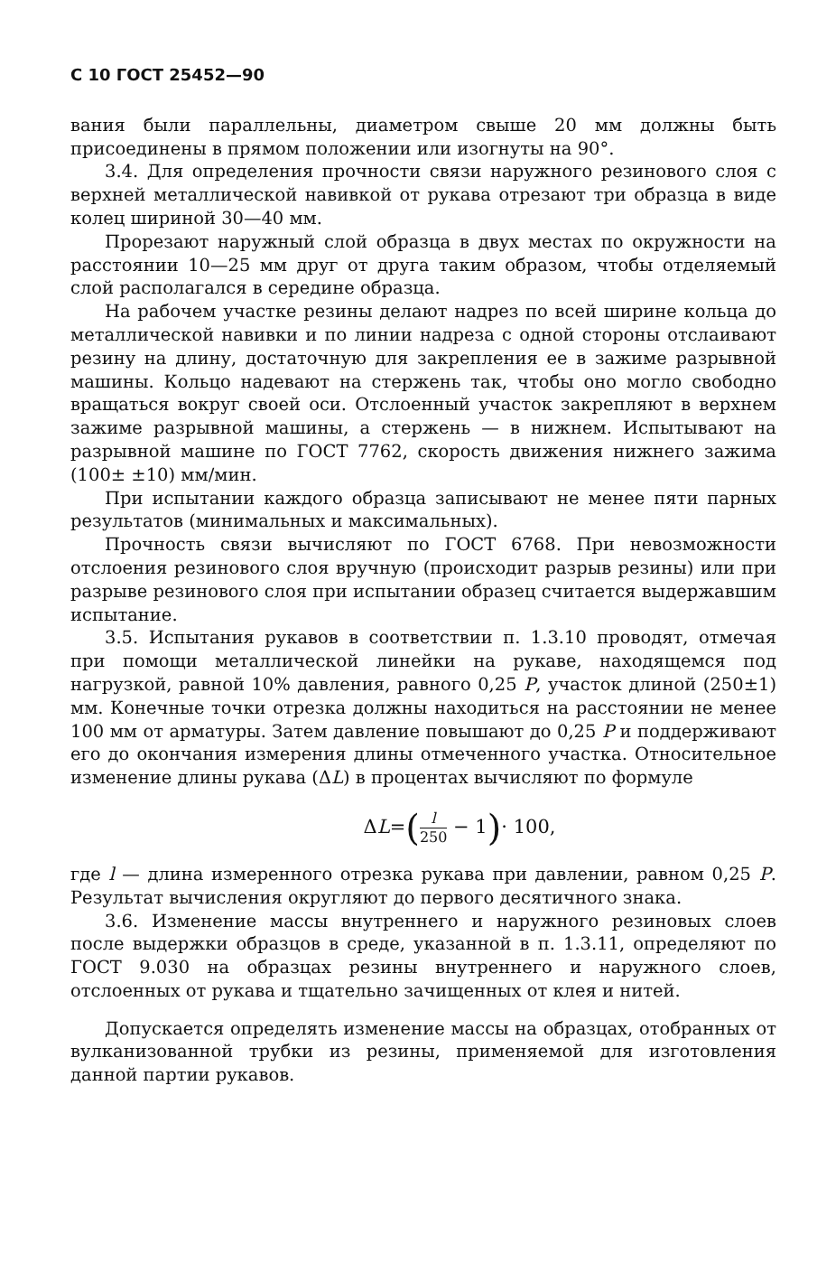С 10 ГОСТ 25452—90
вания были параллельны, диаметром свыше 20 мм должны быть присоединены в прямом положении или изогнуты на 90°.
3.4. Для определения прочности связи наружного резинового слоя с верхней металлической навивкой от рукава отрезают три образца в виде колец шириной 30—40 мм.
Прорезают наружный слой образца в двух местах по окружности на расстоянии 10—25 мм друг от друга таким образом, чтобы отделяемый слой располагался в середине образца.
На рабочем участке резины делают надрез по всей ширине кольца до металлической навивки и по линии надреза с одной стороны отслаивают резину на длину, достаточную для закрепления ее в зажиме разрывной машины. Кольцо надевают на стержень так, чтобы оно могло свободно вращаться вокруг своей оси. Отслоенный участок закрепляют в верхнем зажиме разрывной машины, а стержень — в нижнем. Испытывают на разрывной машине по ГОСТ 7762, скорость движения нижнего зажима (100± ±10) мм/мин.
При испытании каждого образца записывают не менее пяти парных результатов (минимальных и максимальных).
Прочность связи вычисляют по ГОСТ 6768. При невозможности отслоения резинового слоя вручную (происходит разрыв резины) или при разрыве резинового слоя при испытании образец считается выдержавшим испытание.
3.5. Испытания рукавов в соответствии п. 1.3.10 проводят, отмечая при помощи металлической линейки на рукаве, находящемся под нагрузкой, равной 10% давления, равного 0,25 P, участок длиной (250±1) мм. Конечные точки отрезка должны находиться на расстоянии не менее 100 мм от арматуры. Затем давление повышают до 0,25 P и поддерживают его до окончания измерения длины отмеченного участка. Относительное изменение длины рукава (ΔL) в процентах вычисляют по формуле
ΔL=(l 250 − 1)· 100,
где l — длина измеренного отрезка рукава при давлении, равном 0,25 P. Результат вычисления округляют до первого десятичного знака.
3.6. Изменение массы внутреннего и наружного резиновых слоев после выдержки образцов в среде, указанной в п. 1.3.11, определяют по ГОСТ 9.030 на образцах резины внутреннего и наружного слоев, отслоенных от рукава и тщательно зачищенных от клея и нитей.
Допускается определять изменение массы на образцах, отобранных от вулканизованной трубки из резины, применяемой для изготовления данной партии рукавов.